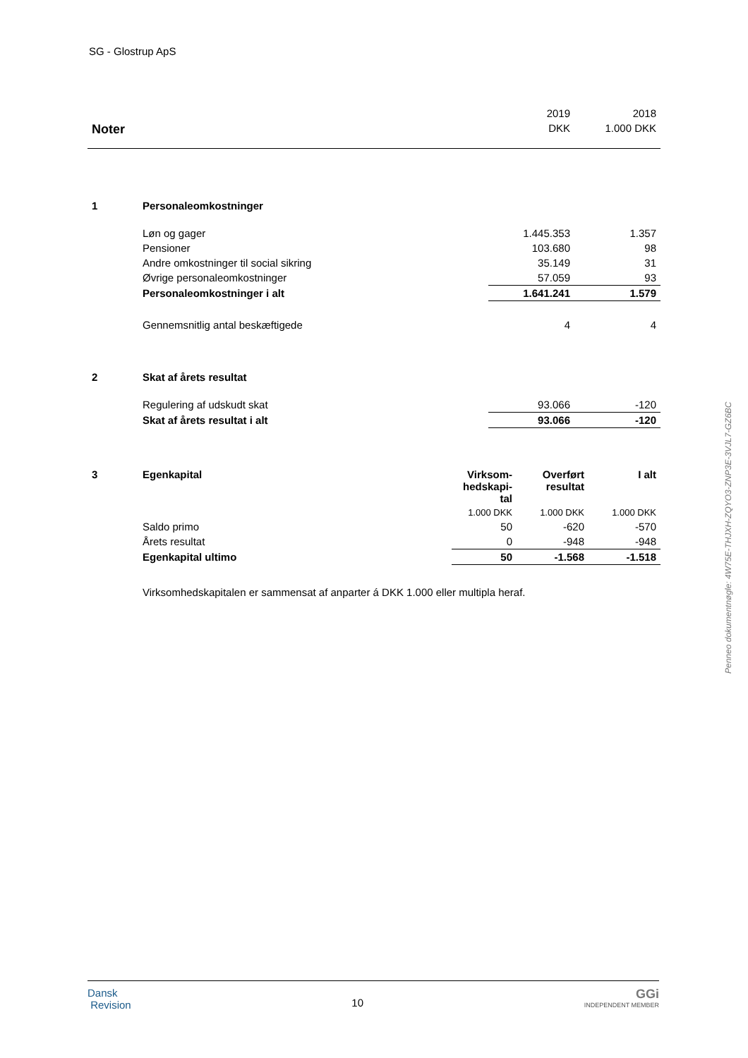SG - Glostrup ApS
| | | 2019 | 2018 |
| Noter | | DKK | 1.000 DKK |
| 1 | Personaleomkostninger | | |
| | Løn og gager | 1.445.353 | 1.357 |
| | Pensioner | 103.680 | 98 |
| | Andre omkostninger til social sikring | 35.149 | 31 |
| | Øvrige personaleomkostninger | 57.059 | 93 |
| | Personaleomkostninger i alt | 1.641.241 | 1.579 |
| | Gennemsnitlig antal beskæftigede | 4 | 4 |
| 2 | Skat af årets resultat | | |
| | Regulering af udskudt skat | 93.066 | -120 |
| | Skat af årets resultat i alt | 93.066 | -120 |
| 3 | Egenkapital | Virksom- hedskapi- tal | Overført resultat | I alt |
| | | 1.000 DKK | 1.000 DKK | 1.000 DKK |
| | Saldo primo | 50 | -620 | -570 |
| | Årets resultat | 0 | -948 | -948 |
| | Egenkapital ultimo | 50 | -1.568 | -1.518 |
| | Virksomhedskapitalen er sammensat af anparter á DKK 1.000 eller multipla heraf. | | | |
Penneo dokumentnøgle: 4W75E-THJXH-ZQYO3-ZNP3E-3VJL7-GZ6BC
Dansk
Revision
10
GGi
INDEPENDENT MEMBER